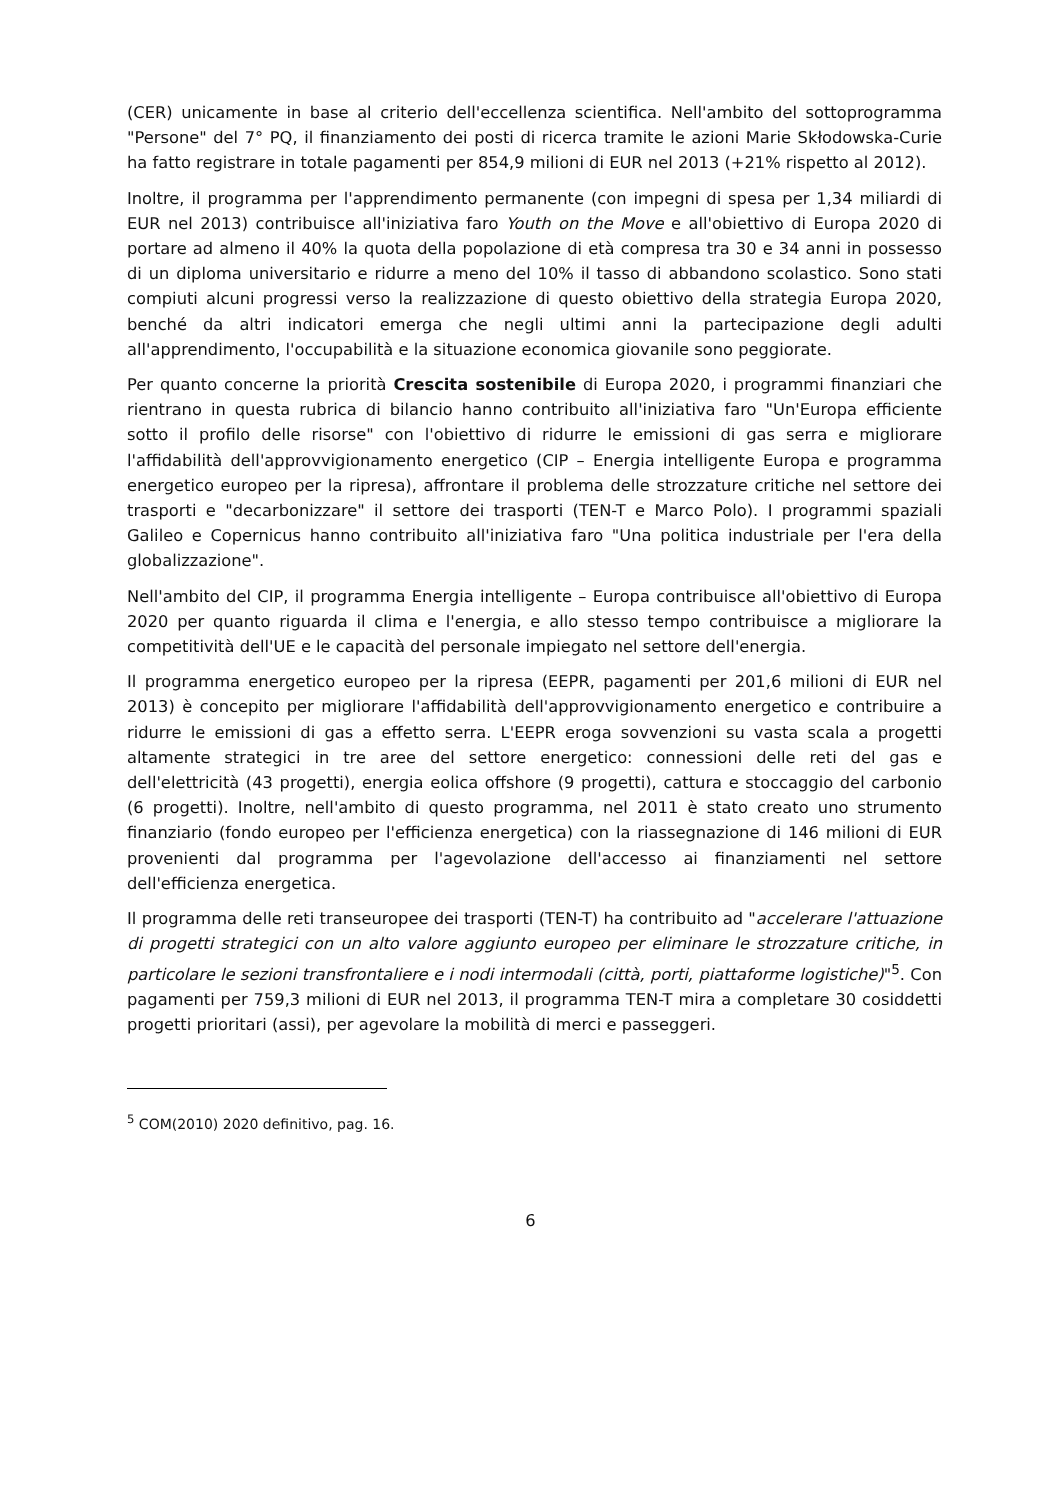(CER) unicamente in base al criterio dell'eccellenza scientifica. Nell'ambito del sottoprogramma "Persone" del 7° PQ, il finanziamento dei posti di ricerca tramite le azioni Marie Skłodowska-Curie ha fatto registrare in totale pagamenti per 854,9 milioni di EUR nel 2013 (+21% rispetto al 2012).
Inoltre, il programma per l'apprendimento permanente (con impegni di spesa per 1,34 miliardi di EUR nel 2013) contribuisce all'iniziativa faro Youth on the Move e all'obiettivo di Europa 2020 di portare ad almeno il 40% la quota della popolazione di età compresa tra 30 e 34 anni in possesso di un diploma universitario e ridurre a meno del 10% il tasso di abbandono scolastico. Sono stati compiuti alcuni progressi verso la realizzazione di questo obiettivo della strategia Europa 2020, benché da altri indicatori emerga che negli ultimi anni la partecipazione degli adulti all'apprendimento, l'occupabilità e la situazione economica giovanile sono peggiorate.
Per quanto concerne la priorità Crescita sostenibile di Europa 2020, i programmi finanziari che rientrano in questa rubrica di bilancio hanno contribuito all'iniziativa faro "Un'Europa efficiente sotto il profilo delle risorse" con l'obiettivo di ridurre le emissioni di gas serra e migliorare l'affidabilità dell'approvvigionamento energetico (CIP – Energia intelligente Europa e programma energetico europeo per la ripresa), affrontare il problema delle strozzature critiche nel settore dei trasporti e "decarbonizzare" il settore dei trasporti (TEN-T e Marco Polo). I programmi spaziali Galileo e Copernicus hanno contribuito all'iniziativa faro "Una politica industriale per l'era della globalizzazione".
Nell'ambito del CIP, il programma Energia intelligente – Europa contribuisce all'obiettivo di Europa 2020 per quanto riguarda il clima e l'energia, e allo stesso tempo contribuisce a migliorare la competitività dell'UE e le capacità del personale impiegato nel settore dell'energia.
Il programma energetico europeo per la ripresa (EEPR, pagamenti per 201,6 milioni di EUR nel 2013) è concepito per migliorare l'affidabilità dell'approvvigionamento energetico e contribuire a ridurre le emissioni di gas a effetto serra. L'EEPR eroga sovvenzioni su vasta scala a progetti altamente strategici in tre aree del settore energetico: connessioni delle reti del gas e dell'elettricità (43 progetti), energia eolica offshore (9 progetti), cattura e stoccaggio del carbonio (6 progetti). Inoltre, nell'ambito di questo programma, nel 2011 è stato creato uno strumento finanziario (fondo europeo per l'efficienza energetica) con la riassegnazione di 146 milioni di EUR provenienti dal programma per l'agevolazione dell'accesso ai finanziamenti nel settore dell'efficienza energetica.
Il programma delle reti transeuropee dei trasporti (TEN-T) ha contribuito ad "accelerare l'attuazione di progetti strategici con un alto valore aggiunto europeo per eliminare le strozzature critiche, in particolare le sezioni transfrontaliere e i nodi intermodali (città, porti, piattaforme logistiche)"<sup>5</sup>. Con pagamenti per 759,3 milioni di EUR nel 2013, il programma TEN-T mira a completare 30 cosiddetti progetti prioritari (assi), per agevolare la mobilità di merci e passeggeri.
<sup>5</sup> COM(2010) 2020 definitivo, pag. 16.
6